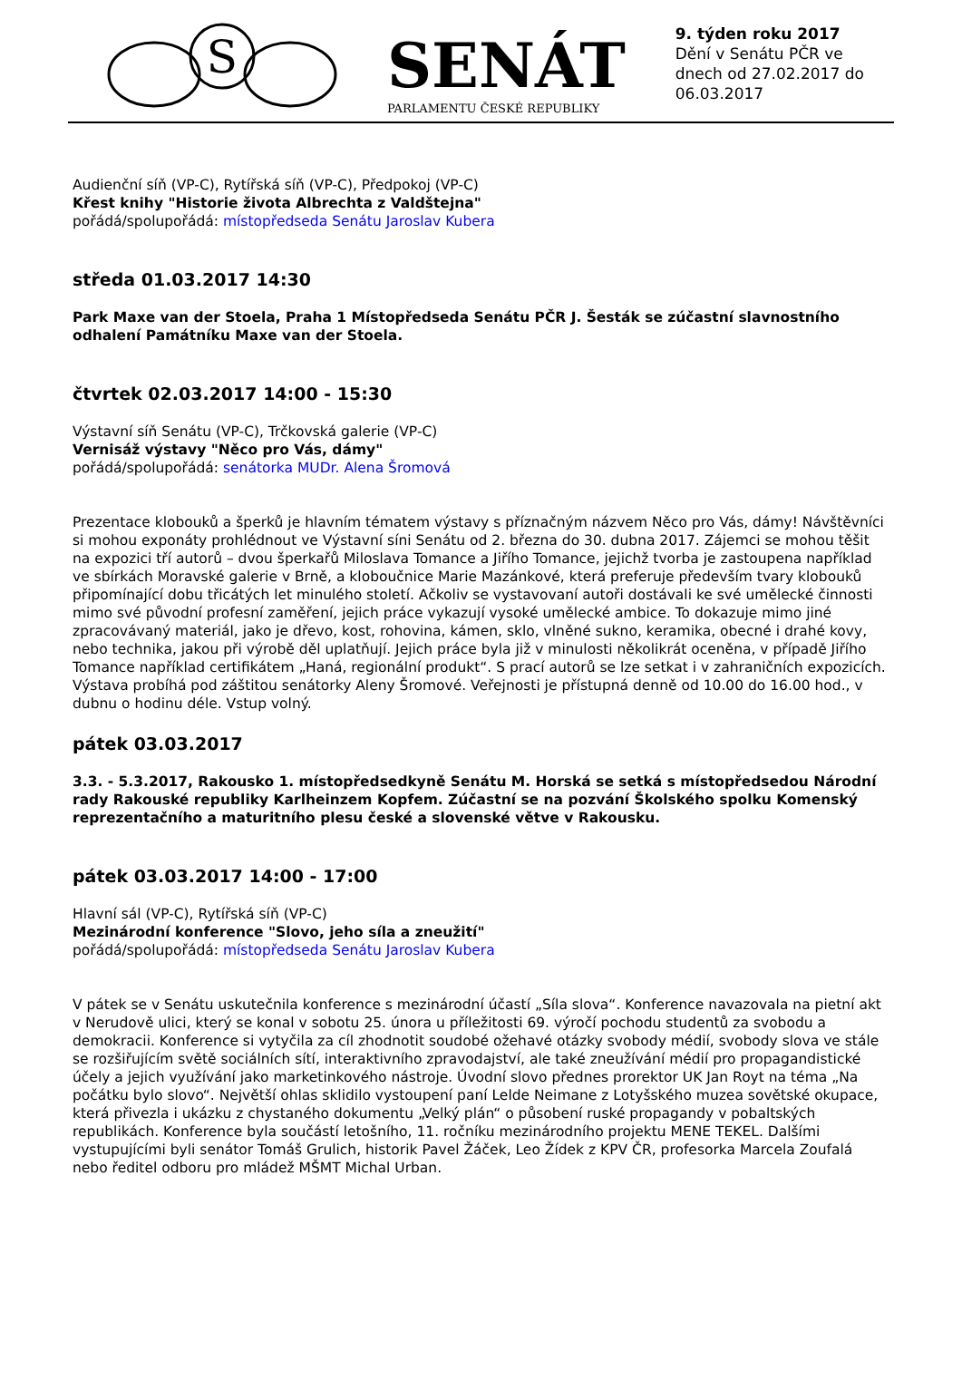S
SENÁT
PARLAMENTU ČESKÉ REPUBLIKY
9. týden roku 2017
Dění v Senátu PČR ve dnech od 27.02.2017 do 06.03.2017
Audienční síň (VP-C), Rytířská síň (VP-C), Předpokoj (VP-C)
Křest knihy "Historie života Albrechta z Valdštejna"
pořádá/spolupořádá: místopředseda Senátu Jaroslav Kubera
středa 01.03.2017 14:30
Park Maxe van der Stoela, Praha 1 Místopředseda Senátu PČR J. Šesták se zúčastní slavnostního odhalení Památníku Maxe van der Stoela.
čtvrtek 02.03.2017 14:00 - 15:30
Výstavní síň Senátu (VP-C), Trčkovská galerie (VP-C)
Vernisáž výstavy "Něco pro Vás, dámy"
pořádá/spolupořádá: senátorka MUDr. Alena Šromová
Prezentace klobouků a šperků je hlavním tématem výstavy s příznačným názvem Něco pro Vás, dámy! Návštěvníci si mohou exponáty prohlédnout ve Výstavní síni Senátu od 2. března do 30. dubna 2017. Zájemci se mohou těšit na expozici tří autorů – dvou šperkařů Miloslava Tomance a Jiřího Tomance, jejichž tvorba je zastoupena například ve sbírkách Moravské galerie v Brně, a kloboučnice Marie Mazánkové, která preferuje především tvary klobouků připomínající dobu třicátých let minulého století. Ačkoliv se vystavovaní autoři dostávali ke své umělecké činnosti mimo své původní profesní zaměření, jejich práce vykazují vysoké umělecké ambice. To dokazuje mimo jiné zpracovávaný materiál, jako je dřevo, kost, rohovina, kámen, sklo, vlněné sukno, keramika, obecné i drahé kovy, nebo technika, jakou při výrobě děl uplatňují. Jejich práce byla již v minulosti několikrát oceněna, v případě Jiřího Tomance například certifikátem „Haná, regionální produkt“. S prací autorů se lze setkat i v zahraničních expozicích. Výstava probíhá pod záštitou senátorky Aleny Šromové. Veřejnosti je přístupná denně od 10.00 do 16.00 hod., v dubnu o hodinu déle. Vstup volný.
pátek 03.03.2017
3.3. - 5.3.2017, Rakousko 1. místopředsedkyně Senátu M. Horská se setká s místopředsedou Národní rady Rakouské republiky Karlheinzem Kopfem. Zúčastní se na pozvání Školského spolku Komenský reprezentačního a maturitního plesu české a slovenské větve v Rakousku.
pátek 03.03.2017 14:00 - 17:00
Hlavní sál (VP-C), Rytířská síň (VP-C)
Mezinárodní konference "Slovo, jeho síla a zneužití"
pořádá/spolupořádá: místopředseda Senátu Jaroslav Kubera
V pátek se v Senátu uskutečnila konference s mezinárodní účastí „Síla slova“. Konference navazovala na pietní akt v Nerudově ulici, který se konal v sobotu 25. února u příležitosti 69. výročí pochodu studentů za svobodu a demokracii. Konference si vytyčila za cíl zhodnotit soudobé ožehavé otázky svobody médií, svobody slova ve stále se rozšiřujícím světě sociálních sítí, interaktivního zpravodajství, ale také zneužívání médií pro propagandistické účely a jejich využívání jako marketinkového nástroje. Úvodní slovo přednes prorektor UK Jan Royt na téma „Na počátku bylo slovo“. Největší ohlas sklidilo vystoupení paní Lelde Neimane z Lotyšského muzea sovětské okupace, která přivezla i ukázku z chystaného dokumentu „Velký plán“ o působení ruské propagandy v pobaltských republikách. Konference byla součástí letošního, 11. ročníku mezinárodního projektu MENE TEKEL. Dalšími vystupujícími byli senátor Tomáš Grulich, historik Pavel Žáček, Leo Žídek z KPV ČR, profesorka Marcela Zoufalá nebo ředitel odboru pro mládež MŠMT Michal Urban.